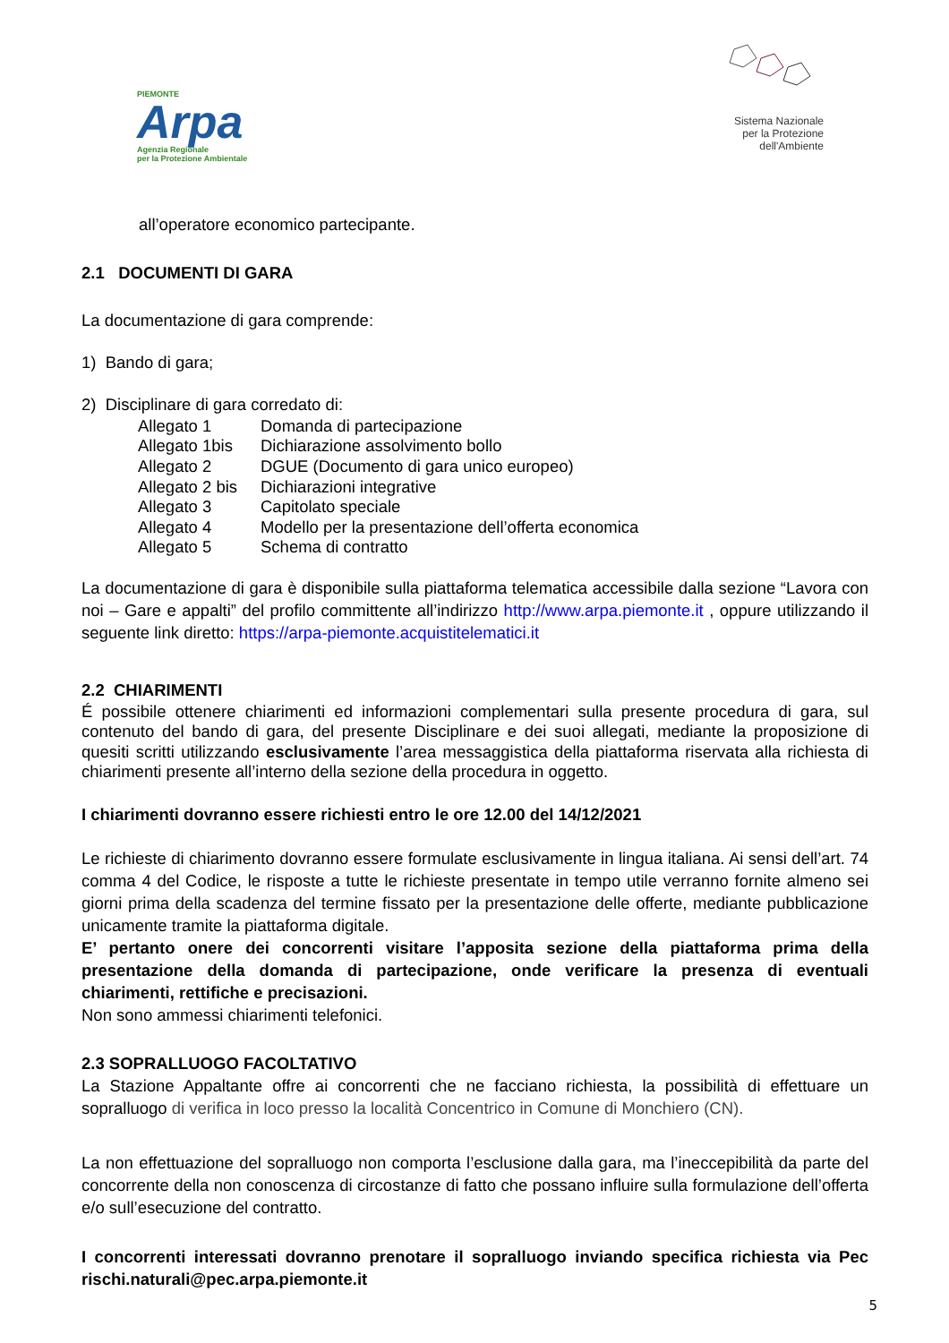PIEMONTE
Arpa
Agenzia Regionale
per la Protezione Ambientale
Sistema Nazionale
per la Protezione
dell'Ambiente
all’operatore economico partecipante.
2.1 DOCUMENTI DI GARA
La documentazione di gara comprende:
1) Bando di gara;
2) Disciplinare di gara corredato di:
Allegato 1 Domanda di partecipazione
Allegato 1bis Dichiarazione assolvimento bollo
Allegato 2 DGUE (Documento di gara unico europeo)
Allegato 2 bis Dichiarazioni integrative
Allegato 3 Capitolato speciale
Allegato 4 Modello per la presentazione dell’offerta economica
Allegato 5 Schema di contratto
La documentazione di gara è disponibile sulla piattaforma telematica accessibile dalla sezione “Lavora con noi – Gare e appalti” del profilo committente all’indirizzo http://www.arpa.piemonte.it , oppure utilizzando il seguente link diretto: https://arpa-piemonte.acquistitelematici.it
2.2 CHIARIMENTI
É possibile ottenere chiarimenti ed informazioni complementari sulla presente procedura di gara, sul contenuto del bando di gara, del presente Disciplinare e dei suoi allegati, mediante la proposizione di quesiti scritti utilizzando esclusivamente l’area messaggistica della piattaforma riservata alla richiesta di chiarimenti presente all’interno della sezione della procedura in oggetto.
I chiarimenti dovranno essere richiesti entro le ore 12.00 del 14/12/2021
Le richieste di chiarimento dovranno essere formulate esclusivamente in lingua italiana. Ai sensi dell’art. 74 comma 4 del Codice, le risposte a tutte le richieste presentate in tempo utile verranno fornite almeno sei giorni prima della scadenza del termine fissato per la presentazione delle offerte, mediante pubblicazione unicamente tramite la piattaforma digitale.
E’ pertanto onere dei concorrenti visitare l’apposita sezione della piattaforma prima della presentazione della domanda di partecipazione, onde verificare la presenza di eventuali chiarimenti, rettifiche e precisazioni.
Non sono ammessi chiarimenti telefonici.
2.3 SOPRALLUOGO FACOLTATIVO
La Stazione Appaltante offre ai concorrenti che ne facciano richiesta, la possibilità di effettuare un sopralluogo di verifica in loco presso la località Concentrico in Comune di Monchiero (CN).
La non effettuazione del sopralluogo non comporta l’esclusione dalla gara, ma l’ineccepibilità da parte del concorrente della non conoscenza di circostanze di fatto che possano influire sulla formulazione dell’offerta e/o sull’esecuzione del contratto.
I concorrenti interessati dovranno prenotare il sopralluogo inviando specifica richiesta via Pec rischi.naturali@pec.arpa.piemonte.it
5